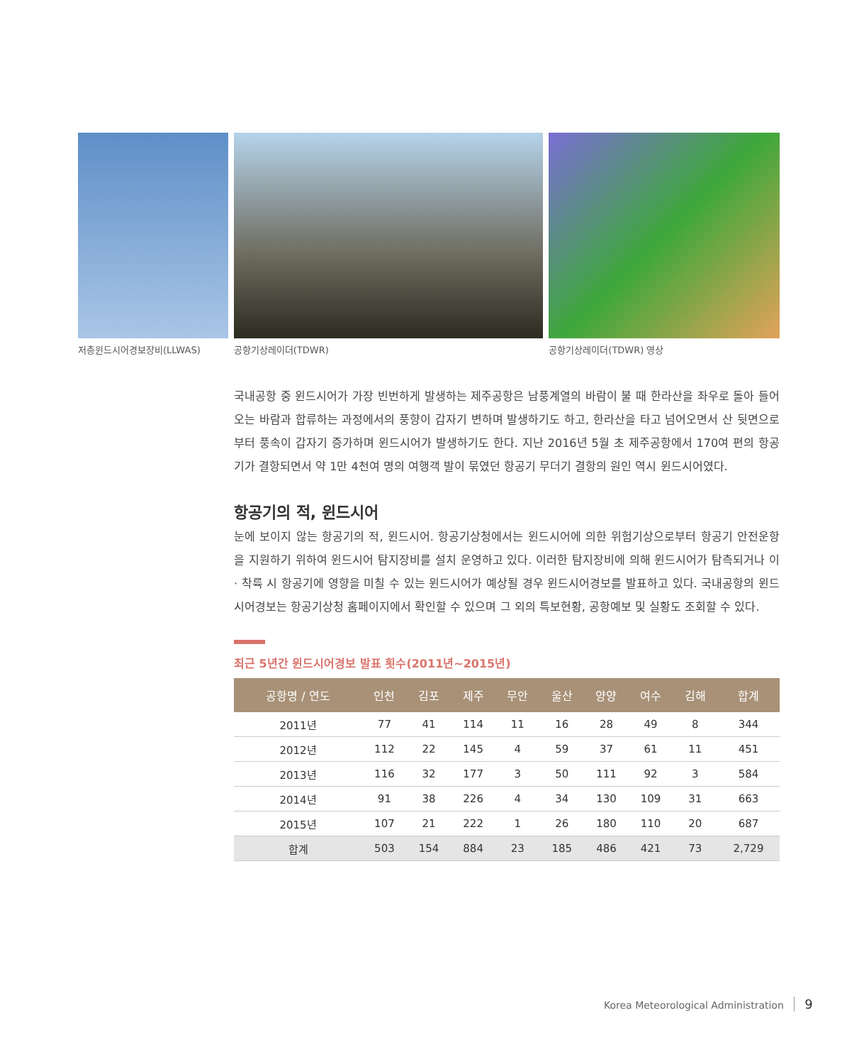저층윈드시어경보장비(LLWAS)
공항기상레이더(TDWR) 공항기상레이더(TDWR) 영상
국내공항 중 윈드시어가 가장 빈번하게 발생하는 제주공항은 남풍계열의 바람이 불 때 한라산을 좌우로 돌아 들어오는 바람과 합류하는 과정에서의 풍향이 갑자기 변하며 발생하기도 하고, 한라산을 타고 넘어오면서 산 뒷면으로부터 풍속이 갑자기 증가하며 윈드시어가 발생하기도 한다. 지난 2016년 5월 초 제주공항에서 170여 편의 항공기가 결항되면서 약 1만 4천여 명의 여행객 발이 묶였던 항공기 무더기 결항의 원인 역시 윈드시어였다.
항공기의 적, 윈드시어
눈에 보이지 않는 항공기의 적, 윈드시어. 항공기상청에서는 윈드시어에 의한 위험기상으로부터 항공기 안전운항을 지원하기 위하여 윈드시어 탐지장비를 설치 운영하고 있다. 이러한 탐지장비에 의해 윈드시어가 탐측되거나 이 · 착륙 시 항공기에 영향을 미칠 수 있는 윈드시어가 예상될 경우 윈드시어경보를 발표하고 있다. 국내공항의 윈드시어경보는 항공기상청 홈페이지에서 확인할 수 있으며 그 외의 특보현황, 공항예보 및 실황도 조회할 수 있다.
최근 5년간 윈드시어경보 발표 횟수(2011년~2015년)
| 공항명 / 연도 | 인천 | 김포 | 제주 | 무안 | 울산 | 양양 | 여수 | 김해 | 합계 |
| --- | --- | --- | --- | --- | --- | --- | --- | --- | --- |
| 2011년 | 77 | 41 | 114 | 11 | 16 | 28 | 49 | 8 | 344 |
| 2012년 | 112 | 22 | 145 | 4 | 59 | 37 | 61 | 11 | 451 |
| 2013년 | 116 | 32 | 177 | 3 | 50 | 111 | 92 | 3 | 584 |
| 2014년 | 91 | 38 | 226 | 4 | 34 | 130 | 109 | 31 | 663 |
| 2015년 | 107 | 21 | 222 | 1 | 26 | 180 | 110 | 20 | 687 |
| 합계 | 503 | 154 | 884 | 23 | 185 | 486 | 421 | 73 | 2,729 |
Korea Meteorological Administration 9